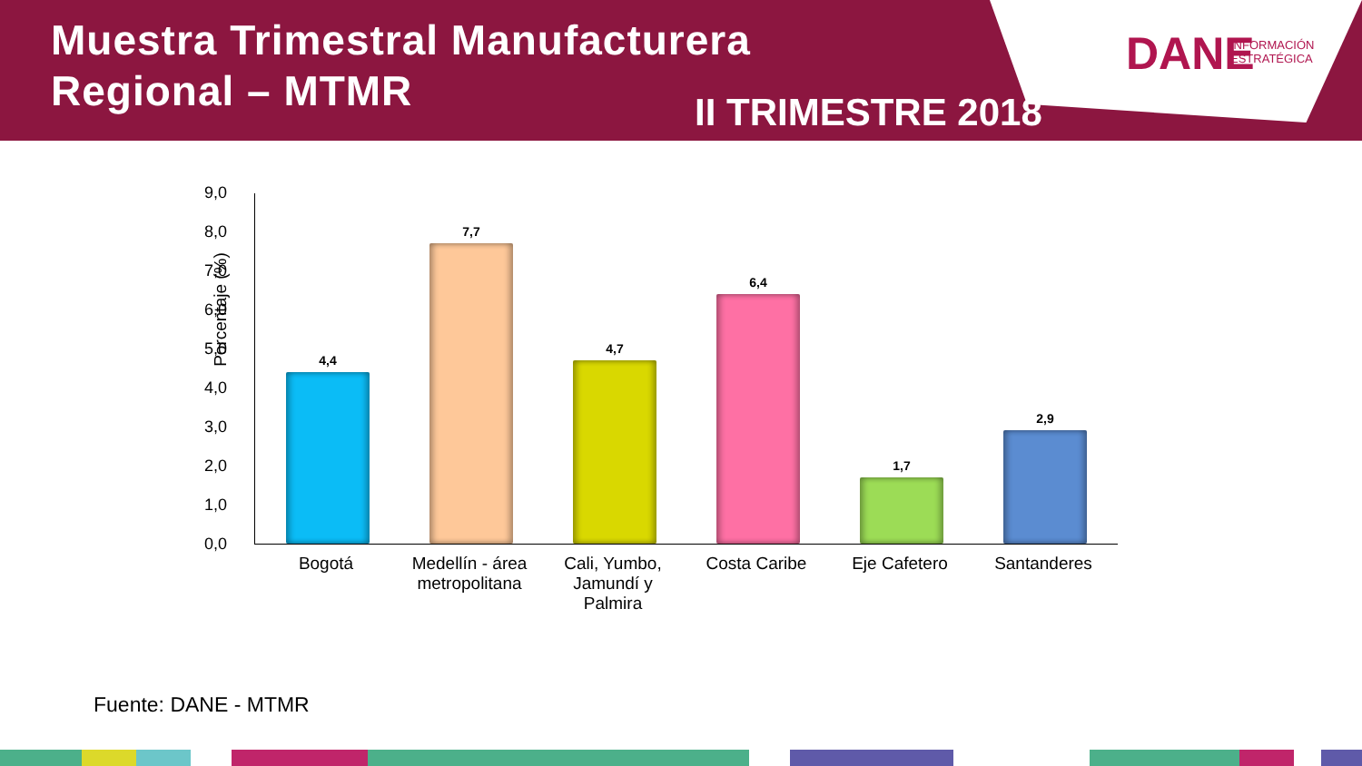Muestra Trimestral Manufacturera
Regional – MTMR
DANE INFORMACIÓN
ESTRATÉGICA
II TRIMESTRE 2018
Porcentaje (%)
9,0
8,0
7,0
6,0
5,0
4,0
3,0
2,0
1,0
0,0
4,4
7,7
4,7
6,4
1,7
2,9
Bogotá
Medellín - área metropolitana
Cali, Yumbo, Jamundí y Palmira
Costa Caribe Eje Cafetero Santanderes
Fuente: DANE - MTMR